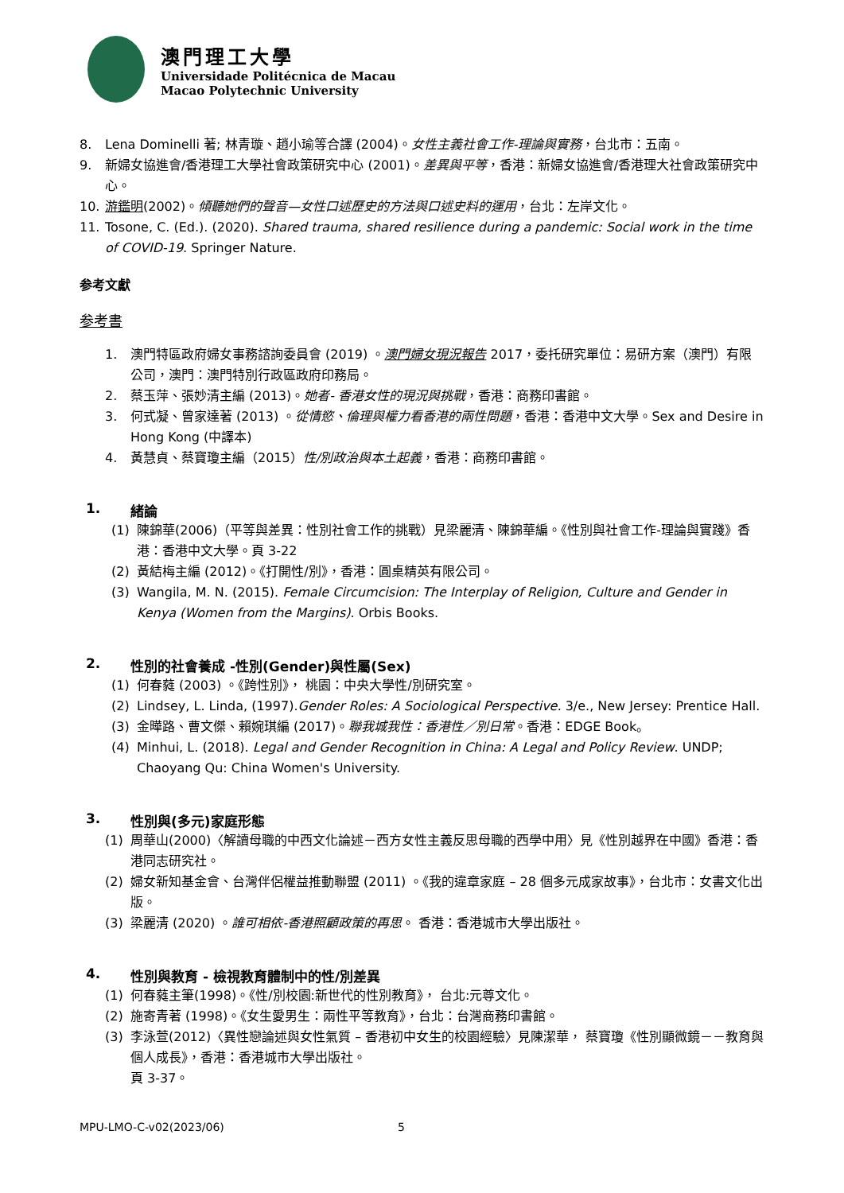澳門理工大學
Universidade Politécnica de Macau
Macao Polytechnic University
8. Lena Dominelli 著; 林青璇、趙小瑜等合譯 (2004)。女性主義社會工作-理論與實務，台北市：五南。
9. 新婦女協進會/香港理工大學社會政策研究中心 (2001)。差異與平等，香港：新婦女協進會/香港理大社會政策研究中心。
10. 游鑑明(2002)。傾聽她們的聲音—女性口述歷史的方法與口述史料的運用，台北：左岸文化。
11. Tosone, C. (Ed.). (2020). Shared trauma, shared resilience during a pandemic: Social work in the time of COVID-19. Springer Nature.
参考文獻
参考書
1. 澳門特區政府婦女事務諮詢委員會 (2019) 。澳門婦女現況報告 2017，委托研究單位：易研方案（澳門）有限公司，澳門：澳門特別行政區政府印務局。
2. 蔡玉萍、張妙清主編 (2013)。她者- 香港女性的現況與挑戰，香港：商務印書館。
3. 何式凝、曾家達著 (2013) 。從情慾、倫理與權力看香港的兩性問題，香港：香港中文大學。Sex and Desire in Hong Kong (中譯本)
4. 黃慧貞、蔡寶瓊主編（2015）性/別政治與本土起義，香港：商務印書館。
1. 緒論
(1) 陳錦華(2006)（平等與差異：性別社會工作的挑戰）見梁麗清、陳錦華編。《性別與社會工作-理論與實踐》香港：香港中文大學。頁 3-22
(2) 黃結梅主編 (2012)。《打開性/別》，香港：圓桌精英有限公司。
(3) Wangila, M. N. (2015). Female Circumcision: The Interplay of Religion, Culture and Gender in Kenya (Women from the Margins). Orbis Books.
2. 性別的社會養成 -性別(Gender)與性屬(Sex)
(1) 何春蕤 (2003) 。《跨性別》， 桃園：中央大學性/別研究室。
(2) Lindsey, L. Linda, (1997).Gender Roles: A Sociological Perspective. 3/e., New Jersey: Prentice Hall.
(3) 金曄路、曹文傑、賴婉琪編 (2017)。聯我城我性：香港性／別日常。香港：EDGE Book。
(4) Minhui, L. (2018). Legal and Gender Recognition in China: A Legal and Policy Review. UNDP; Chaoyang Qu: China Women's University.
3. 性別與(多元)家庭形態
(1) 周華山(2000)〈解讀母職的中西文化論述－西方女性主義反思母職的西學中用〉見《性別越界在中國》香港：香港同志研究社。
(2) 婦女新知基金會、台灣伴侶權益推動聯盟 (2011) 。《我的違章家庭 – 28 個多元成家故事》，台北市：女書文化出版。
(3) 梁麗清 (2020) 。誰可相依-香港照顧政策的再思。 香港：香港城市大學出版社。
4. 性別與教育 - 檢視教育體制中的性/別差異
(1) 何春蕤主筆(1998)。《性/別校園:新世代的性別教育》， 台北:元尊文化。
(2) 施寄青著 (1998)。《女生愛男生：兩性平等教育》，台北：台灣商務印書館。
(3) 李泳萱(2012)〈異性戀論述與女性氣質 – 香港初中女生的校園經驗〉見陳潔華， 蔡寶瓊《性別顯微鏡－－教育與個人成長》，香港：香港城市大學出版社。
頁 3-37。
MPU-LMO-C-v02(2023/06) 5